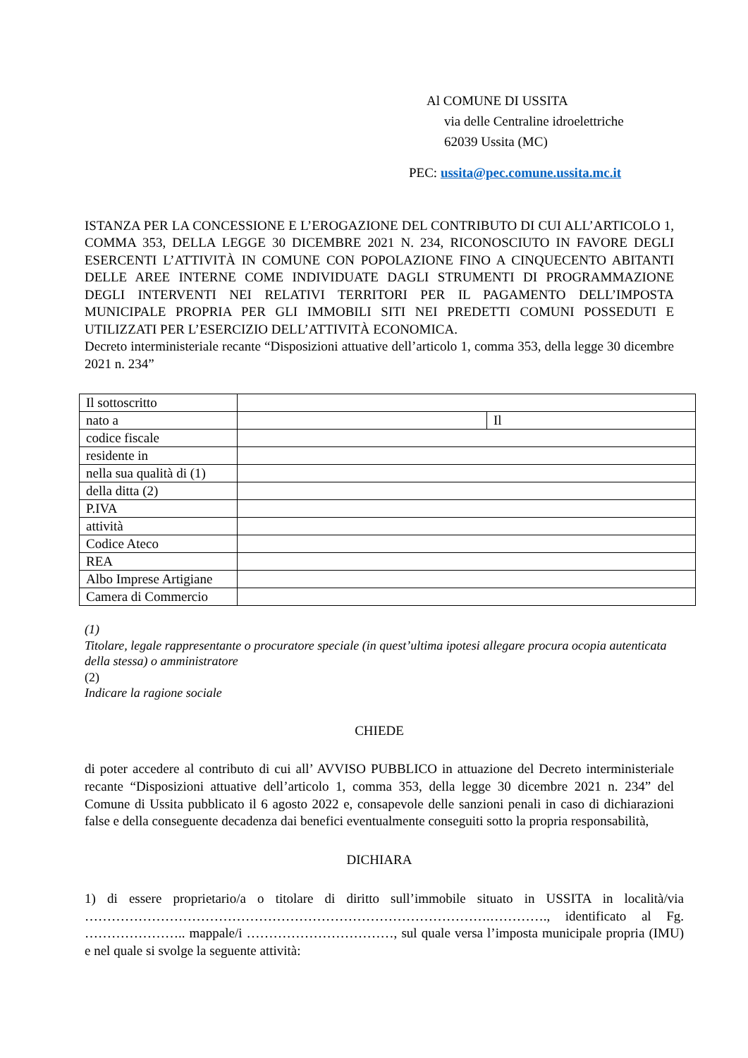Al COMUNE DI USSITA
via delle Centraline idroelettriche
62039 Ussita (MC)
PEC: ussita@pec.comune.ussita.mc.it
ISTANZA PER LA CONCESSIONE E L’EROGAZIONE DEL CONTRIBUTO DI CUI ALL’ARTICOLO 1, COMMA 353, DELLA LEGGE 30 DICEMBRE 2021 N. 234, RICONOSCIUTO IN FAVORE DEGLI ESERCENTI L’ATTIVITÀ IN COMUNE CON POPOLAZIONE FINO A CINQUECENTO ABITANTI DELLE AREE INTERNE COME INDIVIDUATE DAGLI STRUMENTI DI PROGRAMMAZIONE DEGLI INTERVENTI NEI RELATIVI TERRITORI PER IL PAGAMENTO DELL’IMPOSTA MUNICIPALE PROPRIA PER GLI IMMOBILI SITI NEI PREDETTI COMUNI POSSEDUTI E UTILIZZATI PER L’ESERCIZIO DELL’ATTIVITÀ ECONOMICA.
Decreto interministeriale recante “Disposizioni attuative dell’articolo 1, comma 353, della legge 30 dicembre 2021 n. 234”
| Il sottoscritto | | |
| nato a | | Il |
| codice fiscale | | |
| residente in | | |
| nella sua qualità di (1) | | |
| della ditta (2) | | |
| P.IVA | | |
| attività | | |
| Codice Ateco | | |
| REA | | |
| Albo Imprese Artigiane | | |
| Camera di Commercio | | |
(1)
Titolare, legale rappresentante o procuratore speciale (in quest’ultima ipotesi allegare procura ocopia autenticata della stessa) o amministratore
(2)
Indicare la ragione sociale
CHIEDE
di poter accedere al contributo di cui all’ AVVISO PUBBLICO in attuazione del Decreto interministeriale recante “Disposizioni attuative dell’articolo 1, comma 353, della legge 30 dicembre 2021 n. 234” del Comune di Ussita pubblicato il 6 agosto 2022 e, consapevole delle sanzioni penali in caso di dichiarazioni false e della conseguente decadenza dai benefici eventualmente conseguiti sotto la propria responsabilità,
DICHIARA
1) di essere proprietario/a o titolare di diritto sull’immobile situato in USSITA in località/via ……………………………………………………………………………….…………., identificato al Fg. ………………….. mappale/i ……………………………, sul quale versa l’imposta municipale propria (IMU) e nel quale si svolge la seguente attività: